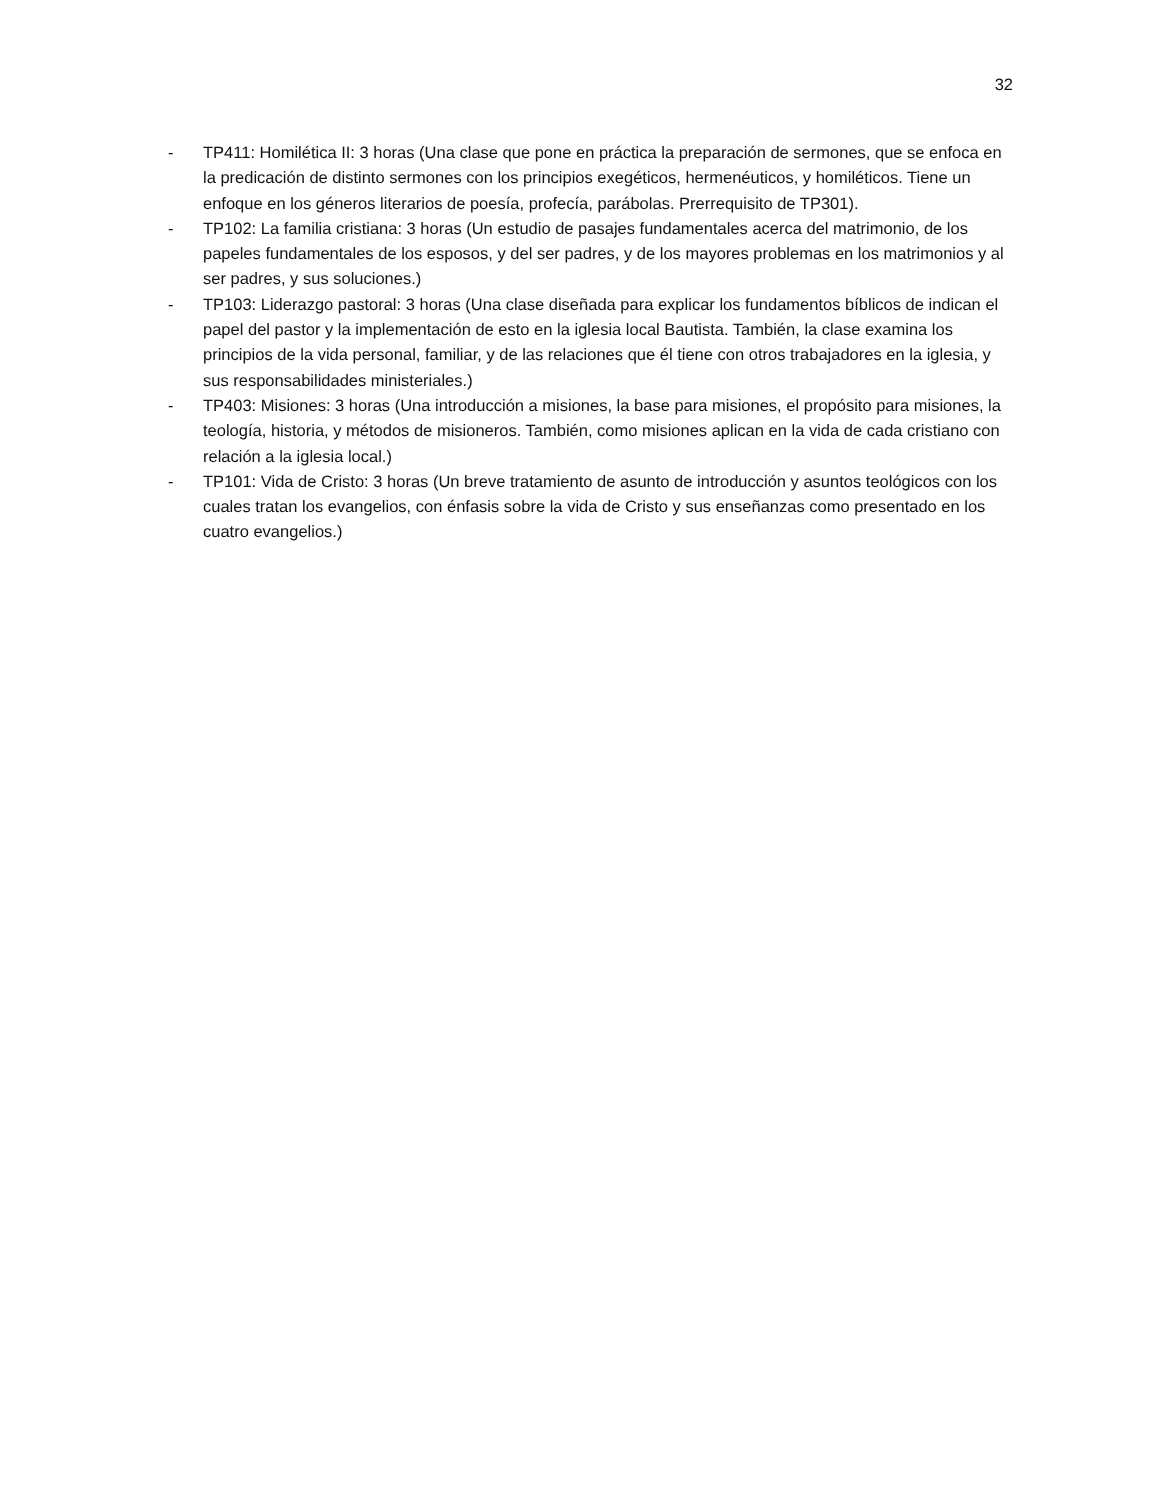32
- TP411: Homilética II: 3 horas (Una clase que pone en práctica la preparación de sermones, que se enfoca en la predicación de distinto sermones con los principios exegéticos, hermenéuticos, y homiléticos. Tiene un enfoque en los géneros literarios de poesía, profecía, parábolas. Prerrequisito de TP301).
- TP102: La familia cristiana: 3 horas (Un estudio de pasajes fundamentales acerca del matrimonio, de los papeles fundamentales de los esposos, y del ser padres, y de los mayores problemas en los matrimonios y al ser padres, y sus soluciones.)
- TP103: Liderazgo pastoral: 3 horas (Una clase diseñada para explicar los fundamentos bíblicos de indican el papel del pastor y la implementación de esto en la iglesia local Bautista. También, la clase examina los principios de la vida personal, familiar, y de las relaciones que él tiene con otros trabajadores en la iglesia, y sus responsabilidades ministeriales.)
- TP403: Misiones: 3 horas (Una introducción a misiones, la base para misiones, el propósito para misiones, la teología, historia, y métodos de misioneros. También, como misiones aplican en la vida de cada cristiano con relación a la iglesia local.)
- TP101: Vida de Cristo: 3 horas (Un breve tratamiento de asunto de introducción y asuntos teológicos con los cuales tratan los evangelios, con énfasis sobre la vida de Cristo y sus enseñanzas como presentado en los cuatro evangelios.)